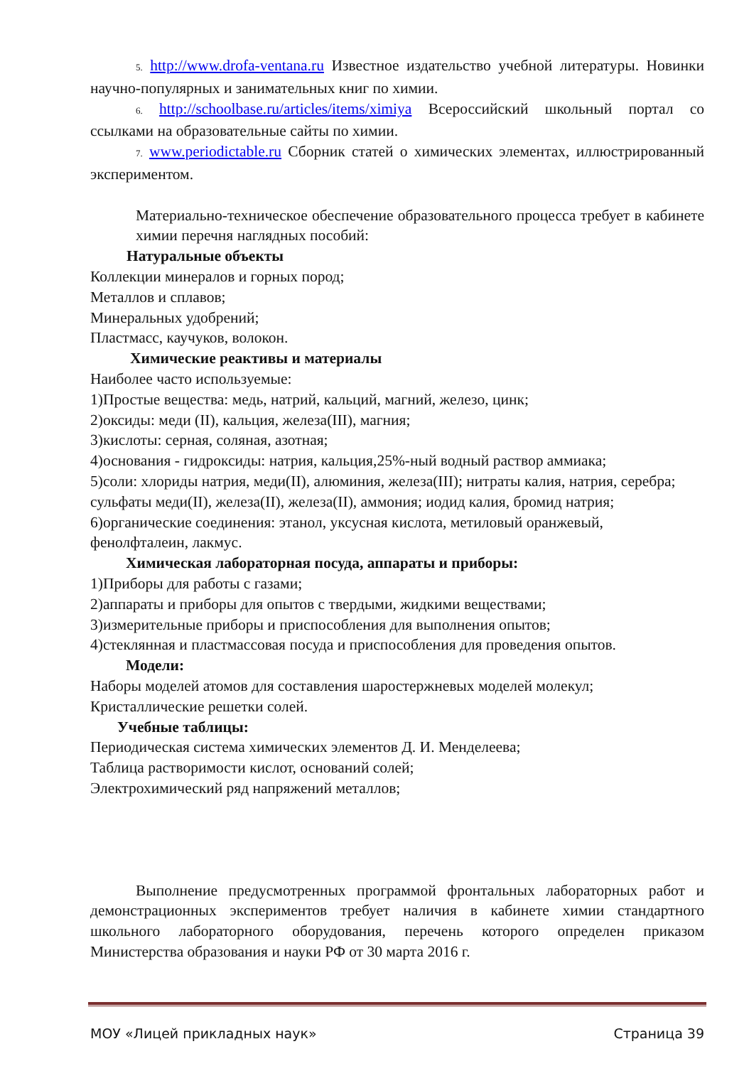5. http://www.drofa-ventana.ru Известное издательство учебной литературы. Новинки научно-популярных и занимательных книг по химии.
6. http://schoolbase.ru/articles/items/ximiya Всероссийский школьный портал со ссылками на образовательные сайты по химии.
7. www.periodictable.ru Сборник статей о химических элементах, иллюстрированный экспериментом.
Материально-техническое обеспечение образовательного процесса требует в кабинете химии перечня наглядных пособий:
Натуральные объекты
Коллекции минералов и горных пород;
Металлов и сплавов;
Минеральных удобрений;
Пластмасс, каучуков, волокон.
Химические реактивы и материалы
Наиболее часто используемые:
1)Простые вещества: медь, натрий, кальций, магний, железо, цинк;
2)оксиды: меди (II), кальция, железа(III), магния;
3)кислоты: серная, соляная, азотная;
4)основания - гидроксиды: натрия, кальция,25%-ный водный раствор аммиака;
5)соли: хлориды натрия, меди(II), алюминия, железа(III); нитраты калия, натрия, серебра; сульфаты меди(II), железа(II), железа(II), аммония; иодид калия, бромид натрия;
6)органические соединения: этанол, уксусная кислота, метиловый оранжевый, фенолфталеин, лакмус.
Химическая лабораторная посуда, аппараты и приборы:
1)Приборы для работы с газами;
2)аппараты и приборы для опытов с твердыми, жидкими веществами;
3)измерительные приборы и приспособления для выполнения опытов;
4)стеклянная и пластмассовая посуда и приспособления для проведения опытов.
Модели:
Наборы моделей атомов для составления шаростержневых моделей молекул;
Кристаллические решетки солей.
Учебные таблицы:
Периодическая система химических элементов Д. И. Менделеева;
Таблица растворимости кислот, оснований солей;
Электрохимический ряд напряжений металлов;
Выполнение предусмотренных программой фронтальных лабораторных работ и демонстрационных экспериментов требует наличия в кабинете химии стандартного школьного лабораторного оборудования, перечень которого определен приказом Министерства образования и науки РФ от 30 марта 2016 г.
МОУ «Лицей прикладных наук» Страница 39